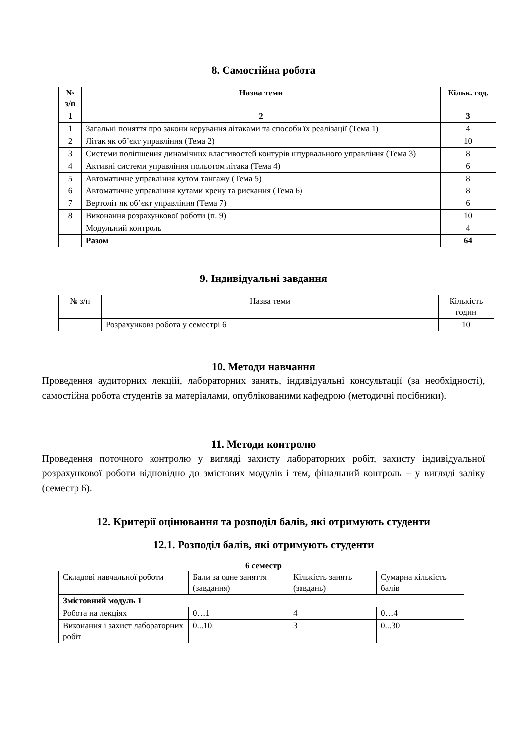8. Самостійна робота
| № з/п | Назва теми | Кільк. год. |
| --- | --- | --- |
| 1 | 2 | 3 |
| 1 | Загальні поняття про закони керування літаками та способи їх реалізації (Тема 1) | 4 |
| 2 | Літак як об’єкт управління (Тема 2) | 10 |
| 3 | Системи поліпшення динамічних властивостей контурів штурвального управління (Тема 3) | 8 |
| 4 | Активні системи управління польотом літака (Тема 4) | 6 |
| 5 | Автоматичне управління кутом тангажу (Тема 5) | 8 |
| 6 | Автоматичне управління кутами крену та рискання (Тема 6) | 8 |
| 7 | Вертоліт як об’єкт управління (Тема 7) | 6 |
| 8 | Виконання розрахункової роботи (п. 9) | 10 |
| | Модульний контроль | 4 |
| | Разом | 64 |
9. Індивідуальні завдання
| № з/п | Назва теми | Кількість годин |
| | Розрахункова робота у семестрі 6 | 10 |
10. Методи навчання
Проведення аудиторних лекцій, лабораторних занять, індивідуальні консультації (за необхідності), самостійна робота студентів за матеріалами, опублікованими кафедрою (методичні посібники).
11. Методи контролю
Проведення поточного контролю у вигляді захисту лабораторних робіт, захисту індивідуальної розрахункової роботи відповідно до змістових модулів і тем, фінальний контроль – у вигляді заліку (семестр 6).
12. Критерії оцінювання та розподіл балів, які отримують студенти
12.1. Розподіл балів, які отримують студенти
6 семестр
| Складові навчальної роботи | Бали за одне заняття (завдання) | Кількість занять (завдань) | Сумарна кількість балів |
| Змістовний модуль 1 | | | |
| Робота на лекціях | 0…1 | 4 | 0…4 |
| Виконання і захист лабораторних робіт | 0...10 | 3 | 0...30 |